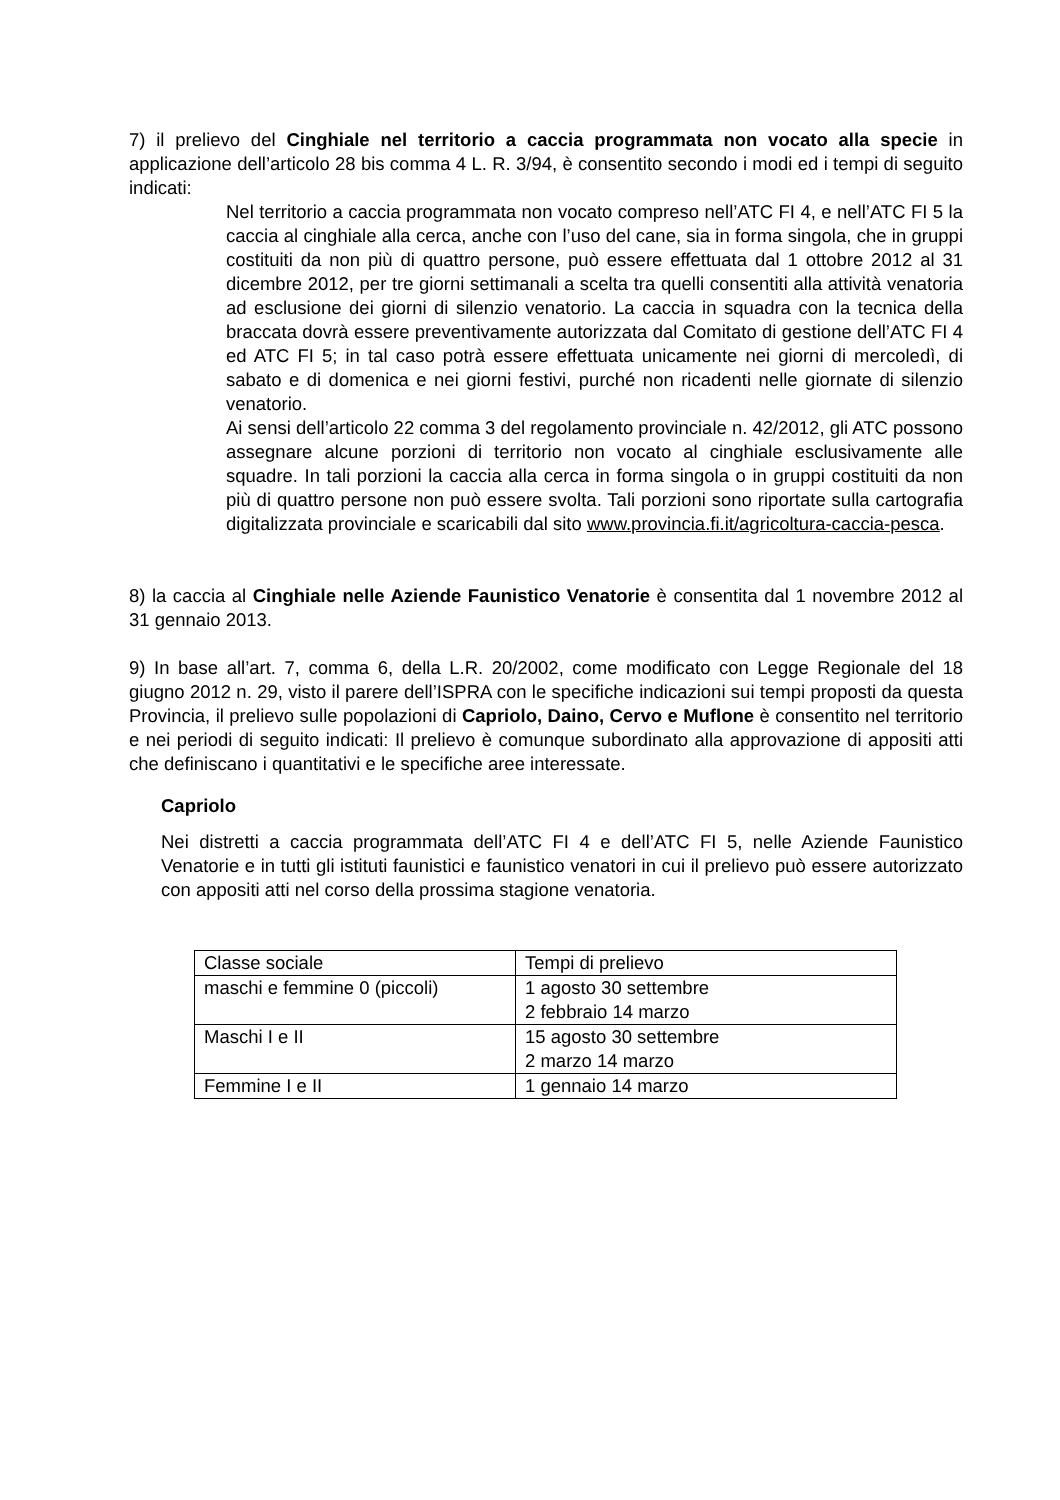7) il prelievo del Cinghiale nel territorio a caccia programmata non vocato alla specie in applicazione dell’articolo 28 bis comma 4 L. R. 3/94, è consentito secondo i modi ed i tempi di seguito indicati:
Nel territorio a caccia programmata non vocato compreso nell’ATC FI 4, e nell’ATC FI 5 la caccia al cinghiale alla cerca, anche con l’uso del cane, sia in forma singola, che in gruppi costituiti da non più di quattro persone, può essere effettuata dal 1 ottobre 2012 al 31 dicembre 2012, per tre giorni settimanali a scelta tra quelli consentiti alla attività venatoria ad esclusione dei giorni di silenzio venatorio. La caccia in squadra con la tecnica della braccata dovrà essere preventivamente autorizzata dal Comitato di gestione dell’ATC FI 4 ed ATC FI 5; in tal caso potrà essere effettuata unicamente nei giorni di mercoledì, di sabato e di domenica e nei giorni festivi, purché non ricadenti nelle giornate di silenzio venatorio.
Ai sensi dell’articolo 22 comma 3 del regolamento provinciale n. 42/2012, gli ATC possono assegnare alcune porzioni di territorio non vocato al cinghiale esclusivamente alle squadre. In tali porzioni la caccia alla cerca in forma singola o in gruppi costituiti da non più di quattro persone non può essere svolta. Tali porzioni sono riportate sulla cartografia digitalizzata provinciale e scaricabili dal sito www.provincia.fi.it/agricoltura-caccia-pesca.
8) la caccia al Cinghiale nelle Aziende Faunistico Venatorie è consentita dal 1 novembre 2012 al 31 gennaio 2013.
9) In base all’art. 7, comma 6, della L.R. 20/2002, come modificato con Legge Regionale del 18 giugno 2012 n. 29, visto il parere dell’ISPRA con le specifiche indicazioni sui tempi proposti da questa Provincia, il prelievo sulle popolazioni di Capriolo, Daino, Cervo e Muflone è consentito nel territorio e nei periodi di seguito indicati: Il prelievo è comunque subordinato alla approvazione di appositi atti che definiscano i quantitativi e le specifiche aree interessate.
Capriolo
Nei distretti a caccia programmata dell’ATC FI 4 e dell’ATC FI 5, nelle Aziende Faunistico Venatorie e in tutti gli istituti faunistici e faunistico venatori in cui il prelievo può essere autorizzato con appositi atti nel corso della prossima stagione venatoria.
| Classe sociale | Tempi di prelievo |
| maschi e femmine 0 (piccoli) | 1 agosto 30 settembre 2 febbraio 14 marzo |
| Maschi I e II | 15 agosto 30 settembre 2 marzo 14 marzo |
| Femmine I e II | 1 gennaio 14 marzo |